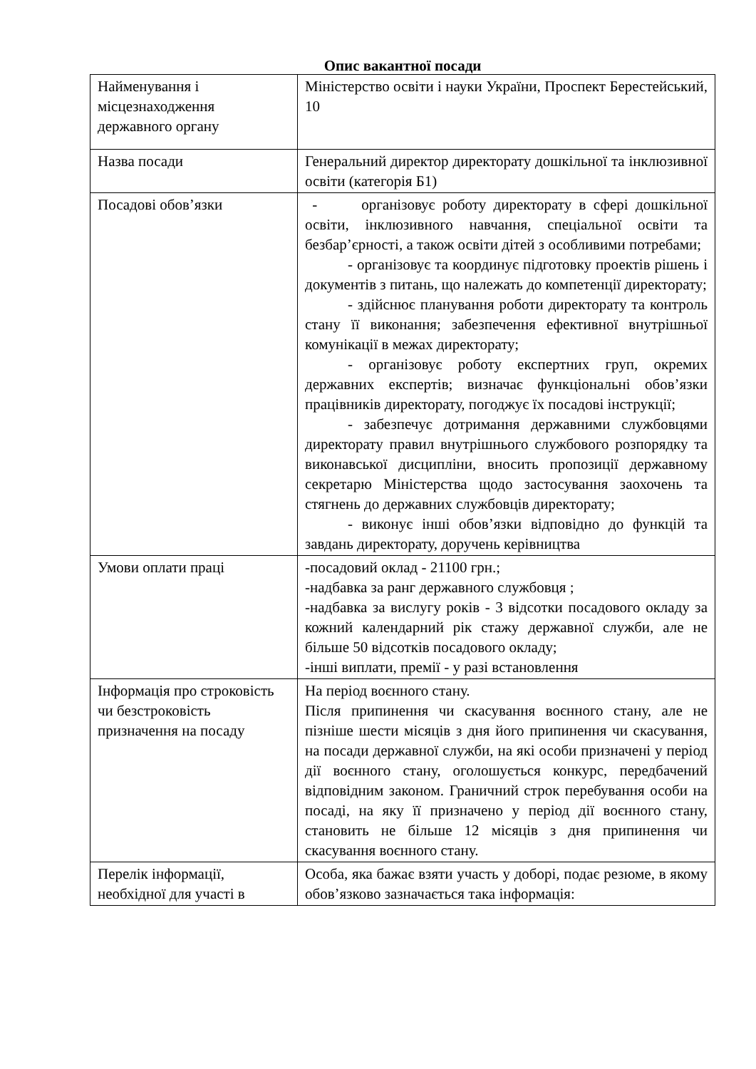Опис вакантної посади
| Найменування і місцезнаходження державного органу | Міністерство освіти і науки України, Проспект Берестейський, 10 |
| Назва посади | Генеральний директор директорату дошкільної та інклюзивної освіти (категорія Б1) |
| Посадові обов’язки | - організовує роботу директорату в сфері дошкільної освіти, інклюзивного навчання, спеціальної освіти та безбар’єрності, а також освіти дітей з особливими потребами; - організовує та координує підготовку проектів рішень і документів з питань, що належать до компетенції директорату; - здійснює планування роботи директорату та контроль стану її виконання; забезпечення ефективної внутрішньої комунікації в межах директорату; - організовує роботу експертних груп, окремих державних експертів; визначає функціональні обов’язки працівників директорату, погоджує їх посадові інструкції; - забезпечує дотримання державними службовцями директорату правил внутрішнього службового розпорядку та виконавської дисципліни, вносить пропозиції державному секретарю Міністерства щодо застосування заохочень та стягнень до державних службовців директорату; - виконує інші обов’язки відповідно до функцій та завдань директорату, доручень керівництва |
| Умови оплати праці | -посадовий оклад - 21100 грн.; -надбавка за ранг державного службовця ; -надбавка за вислугу років - 3 відсотки посадового окладу за кожний календарний рік стажу державної служби, але не більше 50 відсотків посадового окладу; -інші виплати, премії - у разі встановлення |
| Інформація про строковість чи безстроковість призначення на посаду | На період воєнного стану. Після припинення чи скасування воєнного стану, але не пізніше шести місяців з дня його припинення чи скасування, на посади державної служби, на які особи призначені у період дії воєнного стану, оголошується конкурс, передбачений відповідним законом. Граничний строк перебування особи на посаді, на яку її призначено у період дії воєнного стану, становить не більше 12 місяців з дня припинення чи скасування воєнного стану. |
| Перелік інформації, необхідної для участі в | Особа, яка бажає взяти участь у доборі, подає резюме, в якому обов’язково зазначається така інформація: |